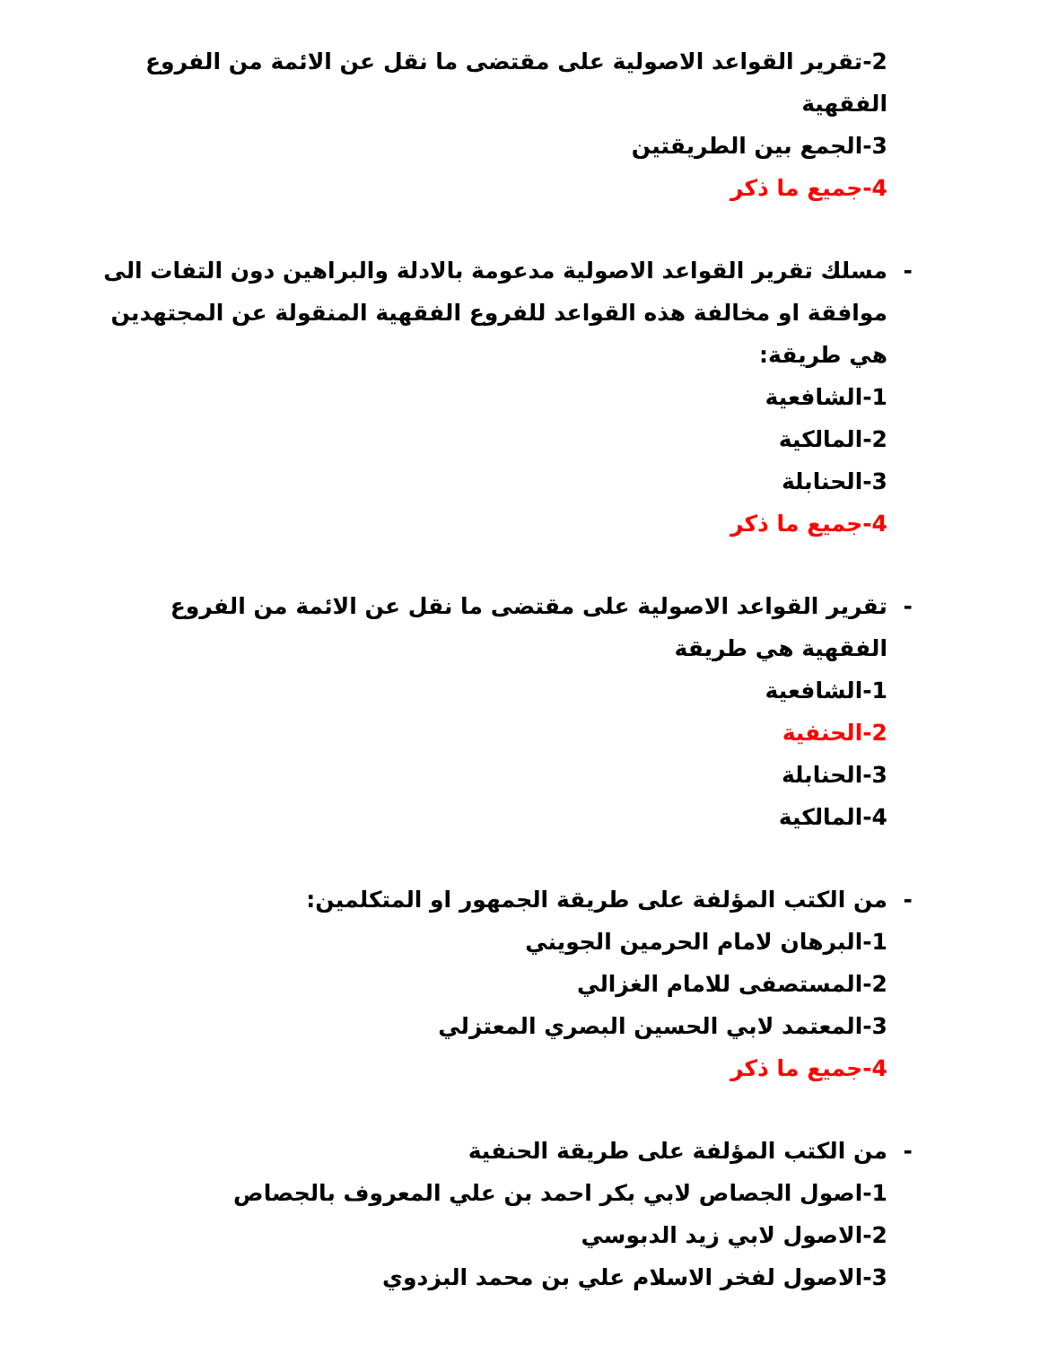2-تقرير القواعد الاصولية على مقتضى ما نقل عن الائمة من الفروع الفقهية
3-الجمع بين الطريقتين
4-جميع ما ذكر
- مسلك تقرير القواعد الاصولية مدعومة بالادلة والبراهين دون التفات الى موافقة او مخالفة هذه القواعد للفروع الفقهية المنقولة عن المجتهدين هي طريقة:
1-الشافعية
2-المالكية
3-الحنابلة
4-جميع ما ذكر
- تقرير القواعد الاصولية على مقتضى ما نقل عن الائمة من الفروع الفقهية هي طريقة
1-الشافعية
2-الحنفية
3-الحنابلة
4-المالكية
- من الكتب المؤلفة على طريقة الجمهور او المتكلمين:
1-البرهان لامام الحرمين الجويني
2-المستصفى للامام الغزالي
3-المعتمد لابي الحسين البصري المعتزلي
4-جميع ما ذكر
- من الكتب المؤلفة على طريقة الحنفية
1-اصول الجصاص لابي بكر احمد بن علي المعروف بالجصاص
2-الاصول لابي زيد الدبوسي
3-الاصول لفخر الاسلام علي بن محمد البزدوي